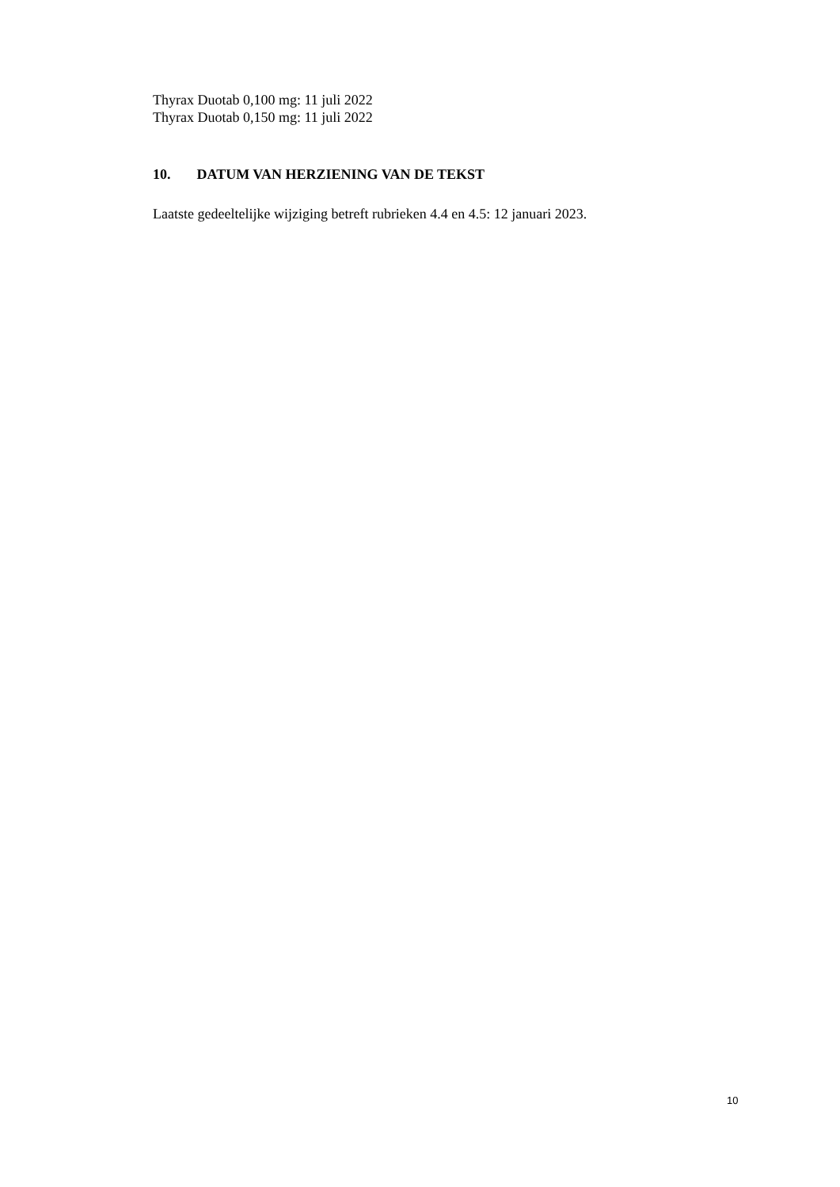Thyrax Duotab 0,100 mg: 11 juli 2022
Thyrax Duotab 0,150 mg: 11 juli 2022
10. DATUM VAN HERZIENING VAN DE TEKST
Laatste gedeeltelijke wijziging betreft rubrieken 4.4 en 4.5: 12 januari 2023.
10